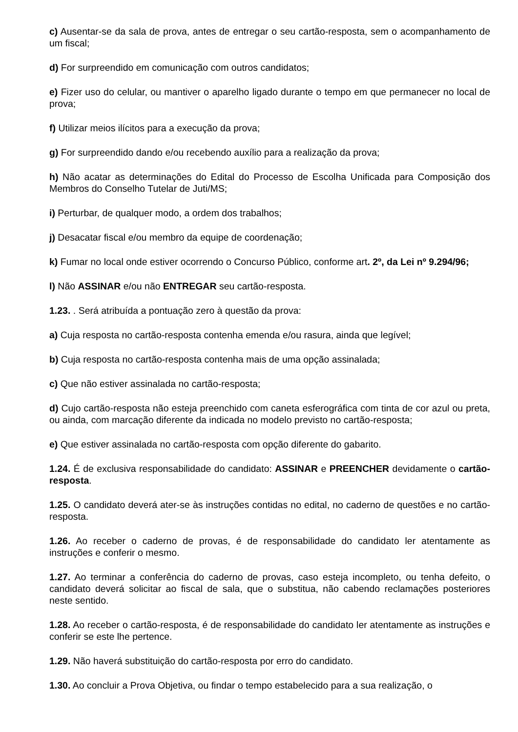c) Ausentar-se da sala de prova, antes de entregar o seu cartão-resposta, sem o acompanhamento de um fiscal;
d) For surpreendido em comunicação com outros candidatos;
e) Fizer uso do celular, ou mantiver o aparelho ligado durante o tempo em que permanecer no local de prova;
f) Utilizar meios ilícitos para a execução da prova;
g) For surpreendido dando e/ou recebendo auxílio para a realização da prova;
h) Não acatar as determinações do Edital do Processo de Escolha Unificada para Composição dos Membros do Conselho Tutelar de Juti/MS;
i) Perturbar, de qualquer modo, a ordem dos trabalhos;
j) Desacatar fiscal e/ou membro da equipe de coordenação;
k) Fumar no local onde estiver ocorrendo o Concurso Público, conforme art. 2º, da Lei nº 9.294/96;
l) Não ASSINAR e/ou não ENTREGAR seu cartão-resposta.
1.23. . Será atribuída a pontuação zero à questão da prova:
a) Cuja resposta no cartão-resposta contenha emenda e/ou rasura, ainda que legível;
b) Cuja resposta no cartão-resposta contenha mais de uma opção assinalada;
c) Que não estiver assinalada no cartão-resposta;
d) Cujo cartão-resposta não esteja preenchido com caneta esferográfica com tinta de cor azul ou preta, ou ainda, com marcação diferente da indicada no modelo previsto no cartão-resposta;
e) Que estiver assinalada no cartão-resposta com opção diferente do gabarito.
1.24. É de exclusiva responsabilidade do candidato: ASSINAR e PREENCHER devidamente o cartão-resposta.
1.25. O candidato deverá ater-se às instruções contidas no edital, no caderno de questões e no cartão-resposta.
1.26. Ao receber o caderno de provas, é de responsabilidade do candidato ler atentamente as instruções e conferir o mesmo.
1.27. Ao terminar a conferência do caderno de provas, caso esteja incompleto, ou tenha defeito, o candidato deverá solicitar ao fiscal de sala, que o substitua, não cabendo reclamações posteriores neste sentido.
1.28. Ao receber o cartão-resposta, é de responsabilidade do candidato ler atentamente as instruções e conferir se este lhe pertence.
1.29. Não haverá substituição do cartão-resposta por erro do candidato.
1.30. Ao concluir a Prova Objetiva, ou findar o tempo estabelecido para a sua realização, o